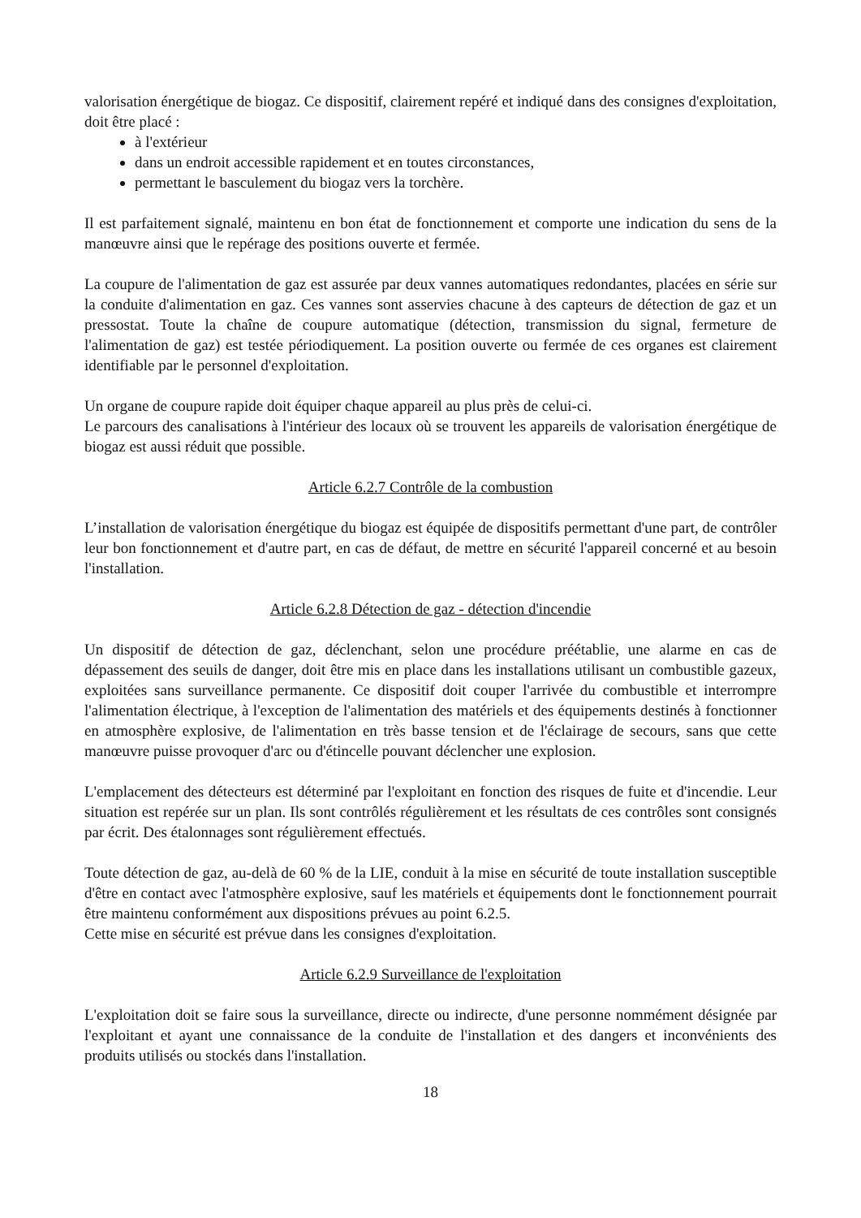valorisation énergétique de biogaz. Ce dispositif, clairement repéré et indiqué dans des consignes d'exploitation, doit être placé :
à l'extérieur
dans un endroit accessible rapidement et en toutes circonstances,
permettant le basculement du biogaz vers la torchère.
Il est parfaitement signalé, maintenu en bon état de fonctionnement et comporte une indication du sens de la manœuvre ainsi que le repérage des positions ouverte et fermée.
La coupure de l'alimentation de gaz est assurée par deux vannes automatiques redondantes, placées en série sur la conduite d'alimentation en gaz. Ces vannes sont asservies chacune à des capteurs de détection de gaz et un pressostat. Toute la chaîne de coupure automatique (détection, transmission du signal, fermeture de l'alimentation de gaz) est testée périodiquement. La position ouverte ou fermée de ces organes est clairement identifiable par le personnel d'exploitation.
Un organe de coupure rapide doit équiper chaque appareil au plus près de celui-ci.
Le parcours des canalisations à l'intérieur des locaux où se trouvent les appareils de valorisation énergétique de biogaz est aussi réduit que possible.
Article 6.2.7 Contrôle de la combustion
L’installation de valorisation énergétique du biogaz est équipée de dispositifs permettant d'une part, de contrôler leur bon fonctionnement et d'autre part, en cas de défaut, de mettre en sécurité l'appareil concerné et au besoin l'installation.
Article 6.2.8 Détection de gaz - détection d'incendie
Un dispositif de détection de gaz, déclenchant, selon une procédure préétablie, une alarme en cas de dépassement des seuils de danger, doit être mis en place dans les installations utilisant un combustible gazeux, exploitées sans surveillance permanente. Ce dispositif doit couper l'arrivée du combustible et interrompre l'alimentation électrique, à l'exception de l'alimentation des matériels et des équipements destinés à fonctionner en atmosphère explosive, de l'alimentation en très basse tension et de l'éclairage de secours, sans que cette manœuvre puisse provoquer d'arc ou d'étincelle pouvant déclencher une explosion.
L'emplacement des détecteurs est déterminé par l'exploitant en fonction des risques de fuite et d'incendie. Leur situation est repérée sur un plan. Ils sont contrôlés régulièrement et les résultats de ces contrôles sont consignés par écrit. Des étalonnages sont régulièrement effectués.
Toute détection de gaz, au-delà de 60 % de la LIE, conduit à la mise en sécurité de toute installation susceptible d'être en contact avec l'atmosphère explosive, sauf les matériels et équipements dont le fonctionnement pourrait être maintenu conformément aux dispositions prévues au point 6.2.5.
Cette mise en sécurité est prévue dans les consignes d'exploitation.
Article 6.2.9 Surveillance de l'exploitation
L'exploitation doit se faire sous la surveillance, directe ou indirecte, d'une personne nommément désignée par l'exploitant et ayant une connaissance de la conduite de l'installation et des dangers et inconvénients des produits utilisés ou stockés dans l'installation.
18